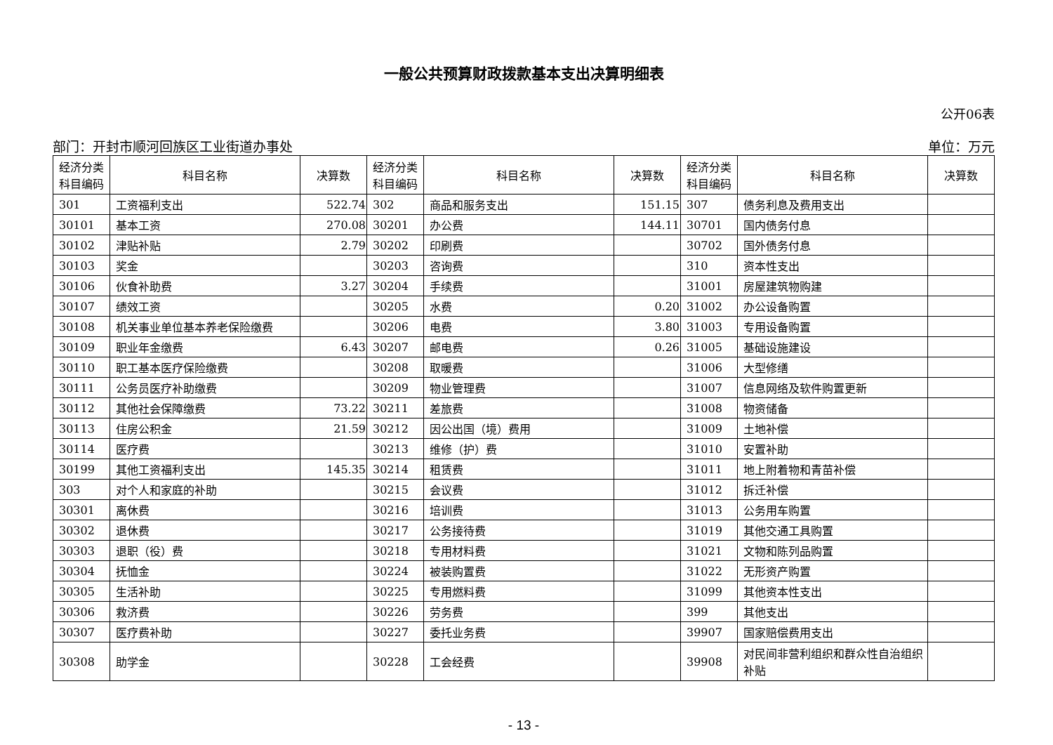一般公共预算财政拨款基本支出决算明细表
公开06表
部门：开封市顺河回族区工业街道办事处 单位：万元
| 经济分类科目编码 | 科目名称 | 决算数 | 经济分类科目编码 | 科目名称 | 决算数 | 经济分类科目编码 | 科目名称 | 决算数 |
| --- | --- | --- | --- | --- | --- | --- | --- | --- |
| 301 | 工资福利支出 | 522.74 | 302 | 商品和服务支出 | 151.15 | 307 | 债务利息及费用支出 | |
| 30101 | 基本工资 | 270.08 | 30201 | 办公费 | 144.11 | 30701 | 国内债务付息 | |
| 30102 | 津贴补贴 | 2.79 | 30202 | 印刷费 | | 30702 | 国外债务付息 | |
| 30103 | 奖金 | | 30203 | 咨询费 | | 310 | 资本性支出 | |
| 30106 | 伙食补助费 | 3.27 | 30204 | 手续费 | | 31001 | 房屋建筑物购建 | |
| 30107 | 绩效工资 | | 30205 | 水费 | 0.20 | 31002 | 办公设备购置 | |
| 30108 | 机关事业单位基本养老保险缴费 | | 30206 | 电费 | 3.80 | 31003 | 专用设备购置 | |
| 30109 | 职业年金缴费 | 6.43 | 30207 | 邮电费 | 0.26 | 31005 | 基础设施建设 | |
| 30110 | 职工基本医疗保险缴费 | | 30208 | 取暖费 | | 31006 | 大型修缮 | |
| 30111 | 公务员医疗补助缴费 | | 30209 | 物业管理费 | | 31007 | 信息网络及软件购置更新 | |
| 30112 | 其他社会保障缴费 | 73.22 | 30211 | 差旅费 | | 31008 | 物资储备 | |
| 30113 | 住房公积金 | 21.59 | 30212 | 因公出国（境）费用 | | 31009 | 土地补偿 | |
| 30114 | 医疗费 | | 30213 | 维修（护）费 | | 31010 | 安置补助 | |
| 30199 | 其他工资福利支出 | 145.35 | 30214 | 租赁费 | | 31011 | 地上附着物和青苗补偿 | |
| 303 | 对个人和家庭的补助 | | 30215 | 会议费 | | 31012 | 拆迁补偿 | |
| 30301 | 离休费 | | 30216 | 培训费 | | 31013 | 公务用车购置 | |
| 30302 | 退休费 | | 30217 | 公务接待费 | | 31019 | 其他交通工具购置 | |
| 30303 | 退职（役）费 | | 30218 | 专用材料费 | | 31021 | 文物和陈列品购置 | |
| 30304 | 抚恤金 | | 30224 | 被装购置费 | | 31022 | 无形资产购置 | |
| 30305 | 生活补助 | | 30225 | 专用燃料费 | | 31099 | 其他资本性支出 | |
| 30306 | 救济费 | | 30226 | 劳务费 | | 399 | 其他支出 | |
| 30307 | 医疗费补助 | | 30227 | 委托业务费 | | 39907 | 国家赔偿费用支出 | |
| 30308 | 助学金 | | 30228 | 工会经费 | | 39908 | 对民间非营利组织和群众性自治组织补贴 | |
- 13 -